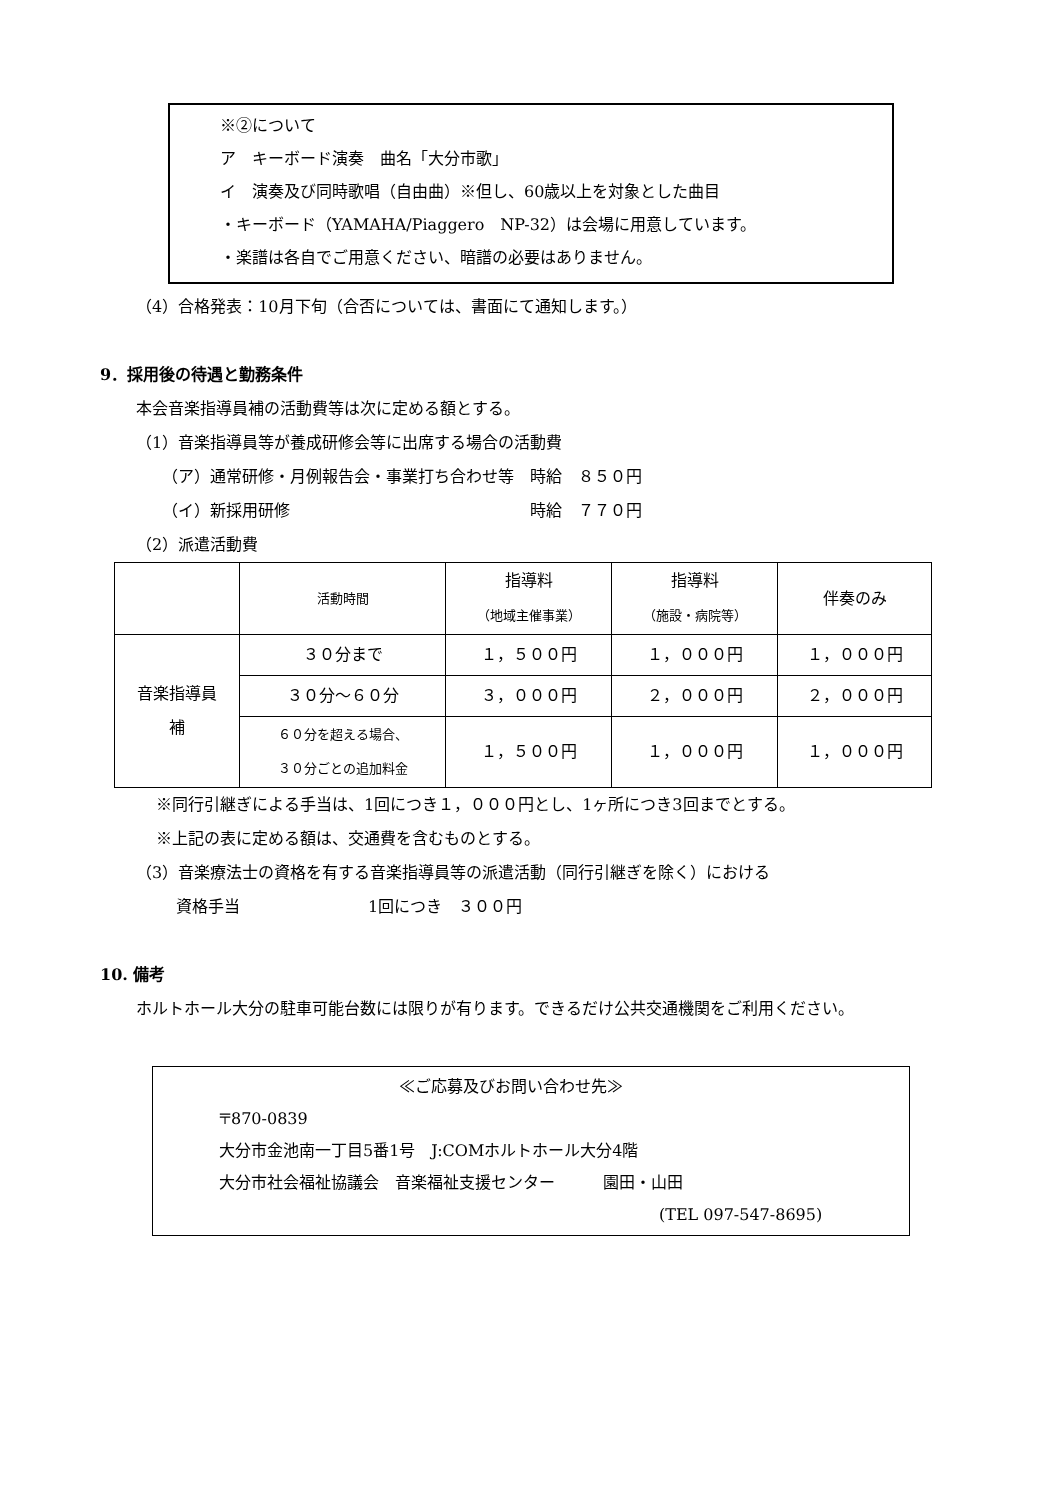※②について
ア　キーボード演奏　曲名「大分市歌」
イ　演奏及び同時歌唱（自由曲）※但し、60歳以上を対象とした曲目
・キーボード（YAMAHA/Piaggero　NP-32）は会場に用意しています。
・楽譜は各自でご用意ください、暗譜の必要はありません。
（4）合格発表：10月下旬（合否については、書面にて通知します。）
9．採用後の待遇と勤務条件
本会音楽指導員補の活動費等は次に定める額とする。
（1）音楽指導員等が養成研修会等に出席する場合の活動費
（ア）通常研修・月例報告会・事業打ち合わせ等　時給　８５０円
（イ）新採用研修　　　　　　　　　　　　　　　時給　７７０円
（2）派遣活動費
| | 活動時間 | 指導料 （地域主催事業） | 指導料 （施設・病院等） | 伴奏のみ |
| 音楽指導員 補 | ３０分まで | １，５００円 | １，０００円 | １，０００円 |
| | ３０分～６０分 | ３，０００円 | ２，０００円 | ２，０００円 |
| | ６０分を超える場合、 ３０分ごとの追加料金 | １，５００円 | １，０００円 | １，０００円 |
※同行引継ぎによる手当は、1回につき１，０００円とし、1ヶ所につき3回までとする。
※上記の表に定める額は、交通費を含むものとする。
（3）音楽療法士の資格を有する音楽指導員等の派遣活動（同行引継ぎを除く）における
資格手当　　　　　　　　1回につき　３００円
10. 備考
ホルトホール大分の駐車可能台数には限りが有ります。できるだけ公共交通機関をご利用ください。
≪ご応募及びお問い合わせ先≫
〒870-0839
大分市金池南一丁目5番1号　J:COMホルトホール大分4階
大分市社会福祉協議会　音楽福祉支援センター　　　園田・山田
(TEL 097-547-8695)